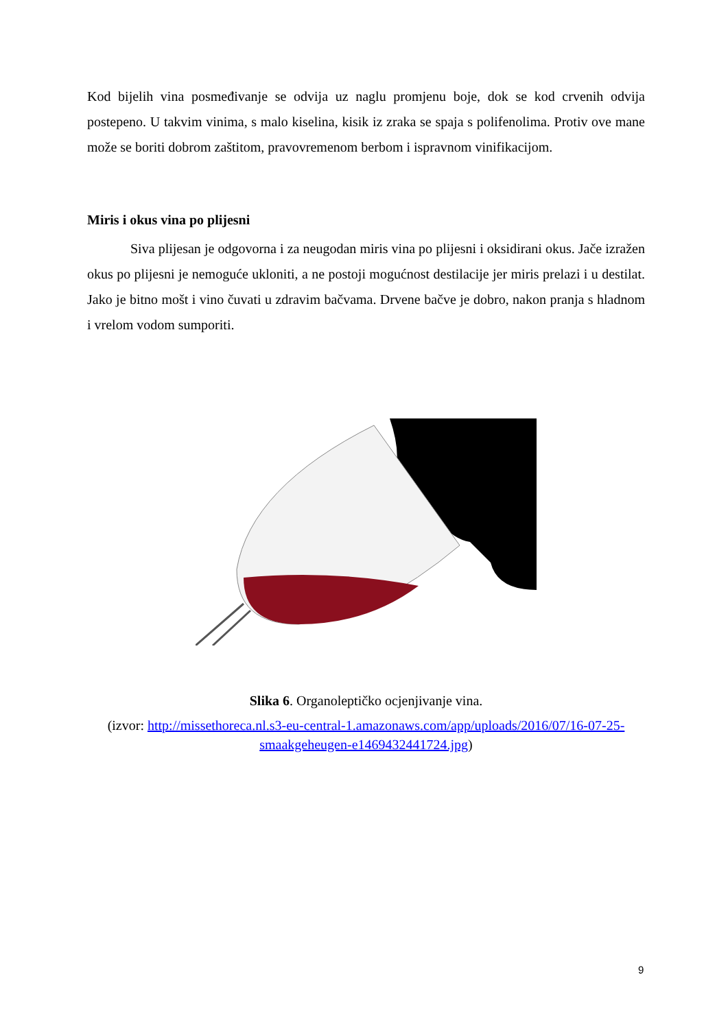Kod bijelih vina posmeđivanje se odvija uz naglu promjenu boje, dok se kod crvenih odvija postepeno. U takvim vinima, s malo kiselina, kisik iz zraka se spaja s polifenolima. Protiv ove mane može se boriti dobrom zaštitom, pravovremenom berbom i ispravnom vinifikacijom.
Miris i okus vina po plijesni
Siva plijesan je odgovorna i za neugodan miris vina po plijesni i oksidirani okus. Jače izražen okus po plijesni je nemoguće ukloniti, a ne postoji mogućnost destilacije jer miris prelazi i u destilat. Jako je bitno mošt i vino čuvati u zdravim bačvama. Drvene bačve je dobro, nakon pranja s hladnom i vrelom vodom sumporiti.
Slika 6. Organoleptičko ocjenjivanje vina.
(izvor: http://missethoreca.nl.s3-eu-central-1.amazonaws.com/app/uploads/2016/07/16-07-25-smaakgeheugen-e1469432441724.jpg)
9